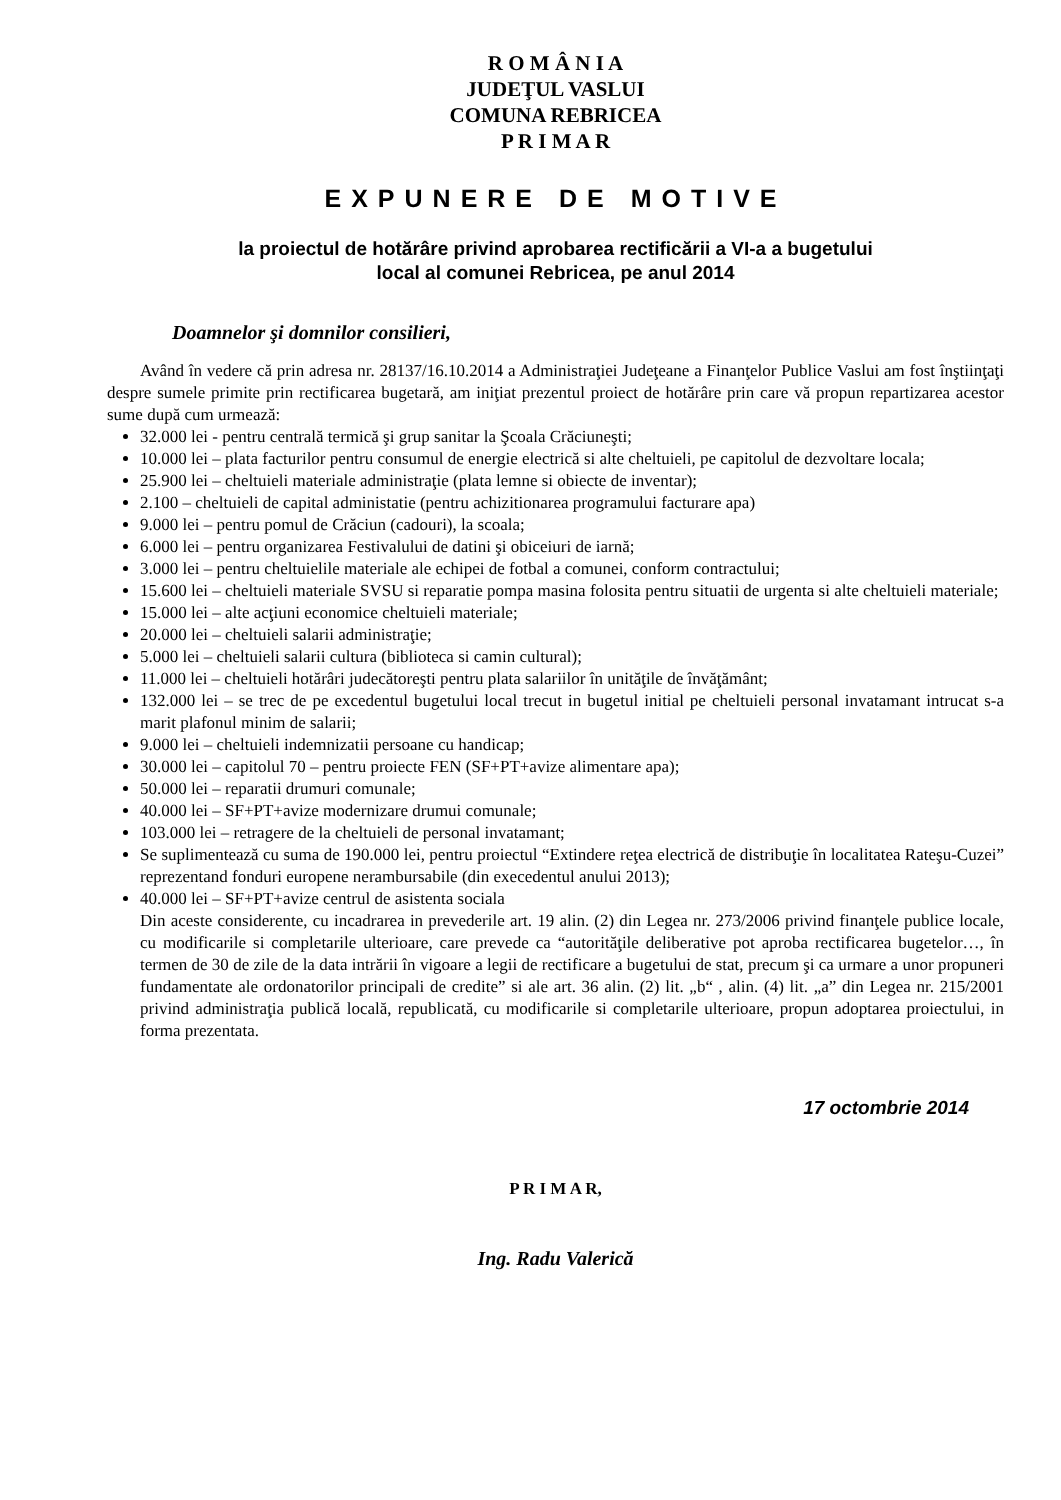R O M Â N I A
JUDEŢUL VASLUI
COMUNA REBRICEA
P R I M A R
EXPUNERE DE MOTIVE
la proiectul de hotărâre privind aprobarea rectificării a VI-a a bugetului
local al comunei Rebricea, pe anul 2014
Doamnelor şi domnilor consilieri,
Având în vedere că prin adresa nr. 28137/16.10.2014 a Administraţiei Judeţeane a Finanţelor Publice Vaslui am fost înştiinţaţi despre sumele primite prin rectificarea bugetară, am iniţiat prezentul proiect de hotărâre prin care vă propun repartizarea acestor sume după cum urmează:
32.000 lei - pentru centrală termică şi grup sanitar la Şcoala Crăciuneşti;
10.000 lei – plata facturilor pentru consumul de energie electrică si alte cheltuieli, pe capitolul de dezvoltare locala;
25.900 lei – cheltuieli materiale administraţie (plata lemne si obiecte de inventar);
2.100 – cheltuieli de capital administatie (pentru achizitionarea programului facturare apa)
9.000 lei – pentru pomul de Crăciun (cadouri), la scoala;
6.000 lei – pentru organizarea Festivalului de datini şi obiceiuri de iarnă;
3.000 lei – pentru cheltuielile materiale ale echipei de fotbal a comunei, conform contractului;
15.600 lei – cheltuieli materiale SVSU si reparatie pompa masina folosita pentru situatii de urgenta si alte cheltuieli materiale;
15.000 lei – alte acţiuni economice cheltuieli materiale;
20.000 lei – cheltuieli salarii administraţie;
5.000 lei – cheltuieli salarii cultura (biblioteca si camin cultural);
11.000 lei – cheltuieli hotărâri judecătoreşti pentru plata salariilor în unităţile de învăţământ;
132.000 lei – se trec de pe excedentul bugetului local trecut in bugetul initial pe cheltuieli personal invatamant intrucat s-a marit plafonul minim de salarii;
9.000 lei – cheltuieli indemnizatii persoane cu handicap;
30.000 lei – capitolul 70 – pentru proiecte FEN (SF+PT+avize alimentare apa);
50.000 lei – reparatii drumuri comunale;
40.000 lei – SF+PT+avize modernizare drumui comunale;
103.000 lei – retragere de la cheltuieli de personal invatamant;
Se suplimentează cu suma de 190.000 lei, pentru proiectul “Extindere reţea electrică de distribuţie în localitatea Rateşu-Cuzei” reprezentand fonduri europene nerambursabile (din execedentul anului 2013);
40.000 lei – SF+PT+avize centrul de asistenta sociala
Din aceste considerente, cu incadrarea in prevederile art. 19 alin. (2) din Legea nr. 273/2006 privind finanţele publice locale, cu modificarile si completarile ulterioare, care prevede ca “autorităţile deliberative pot aproba rectificarea bugetelor…, în termen de 30 de zile de la data intrării în vigoare a legii de rectificare a bugetului de stat, precum şi ca urmare a unor propuneri fundamentate ale ordonatorilor principali de credite” si ale art. 36 alin. (2) lit. „b“ , alin. (4) lit. „a” din Legea nr. 215/2001 privind administraţia publică locală, republicată, cu modificarile si completarile ulterioare, propun adoptarea proiectului, in forma prezentata.
17 octombrie 2014
P R I M A R,
Ing. Radu Valerică